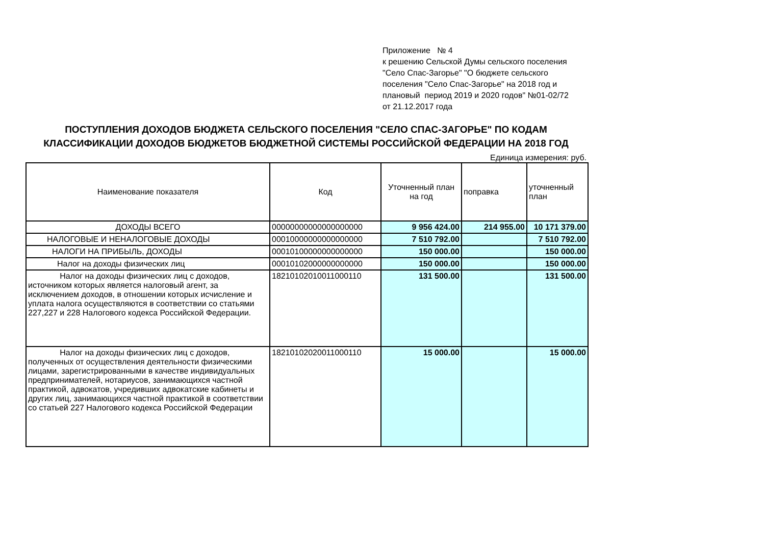Приложение № 4
к решению Сельской Думы сельского поселения "Село Спас-Загорье" "О бюджете сельского поселения "Село Спас-Загорье" на 2018 год и плановый период 2019 и 2020 годов" №01-02/72 от 21.12.2017 года
ПОСТУПЛЕНИЯ ДОХОДОВ БЮДЖЕТА СЕЛЬСКОГО ПОСЕЛЕНИЯ "СЕЛО СПАС-ЗАГОРЬЕ" ПО КОДАМ КЛАССИФИКАЦИИ ДОХОДОВ БЮДЖЕТОВ БЮДЖЕТНОЙ СИСТЕМЫ РОССИЙСКОЙ ФЕДЕРАЦИИ НА 2018 ГОД
Единица измерения: руб.
| Наименование показателя | Код | Уточненный план на год | поправка | уточненный план |
| --- | --- | --- | --- | --- |
| ДОХОДЫ ВСЕГО | 00000000000000000000 | 9 956 424.00 | 214 955.00 | 10 171 379.00 |
| НАЛОГОВЫЕ И НЕНАЛОГОВЫЕ ДОХОДЫ | 00010000000000000000 | 7 510 792.00 | | 7 510 792.00 |
| НАЛОГИ НА ПРИБЫЛЬ, ДОХОДЫ | 00010100000000000000 | 150 000.00 | | 150 000.00 |
| Налог на доходы физических лиц | 00010102000000000000 | 150 000.00 | | 150 000.00 |
| Налог на доходы физических лиц с доходов, источником которых является налоговый агент, за исключением доходов, в отношении которых исчисление и уплата налога осуществляются в соответствии со статьями 227,227 и 228 Налогового кодекса Российской Федерации. | 18210102010011000110 | 131 500.00 | | 131 500.00 |
| Налог на доходы физических лиц с доходов, полученных от осуществления деятельности физическими лицами, зарегистрированными в качестве индивидуальных предпринимателей, нотариусов, занимающихся частной практикой, адвокатов, учредивших адвокатские кабинеты и других лиц, занимающихся частной практикой в соответствии со статьей 227 Налогового кодекса Российской Федерации | 18210102020011000110 | 15 000.00 | | 15 000.00 |